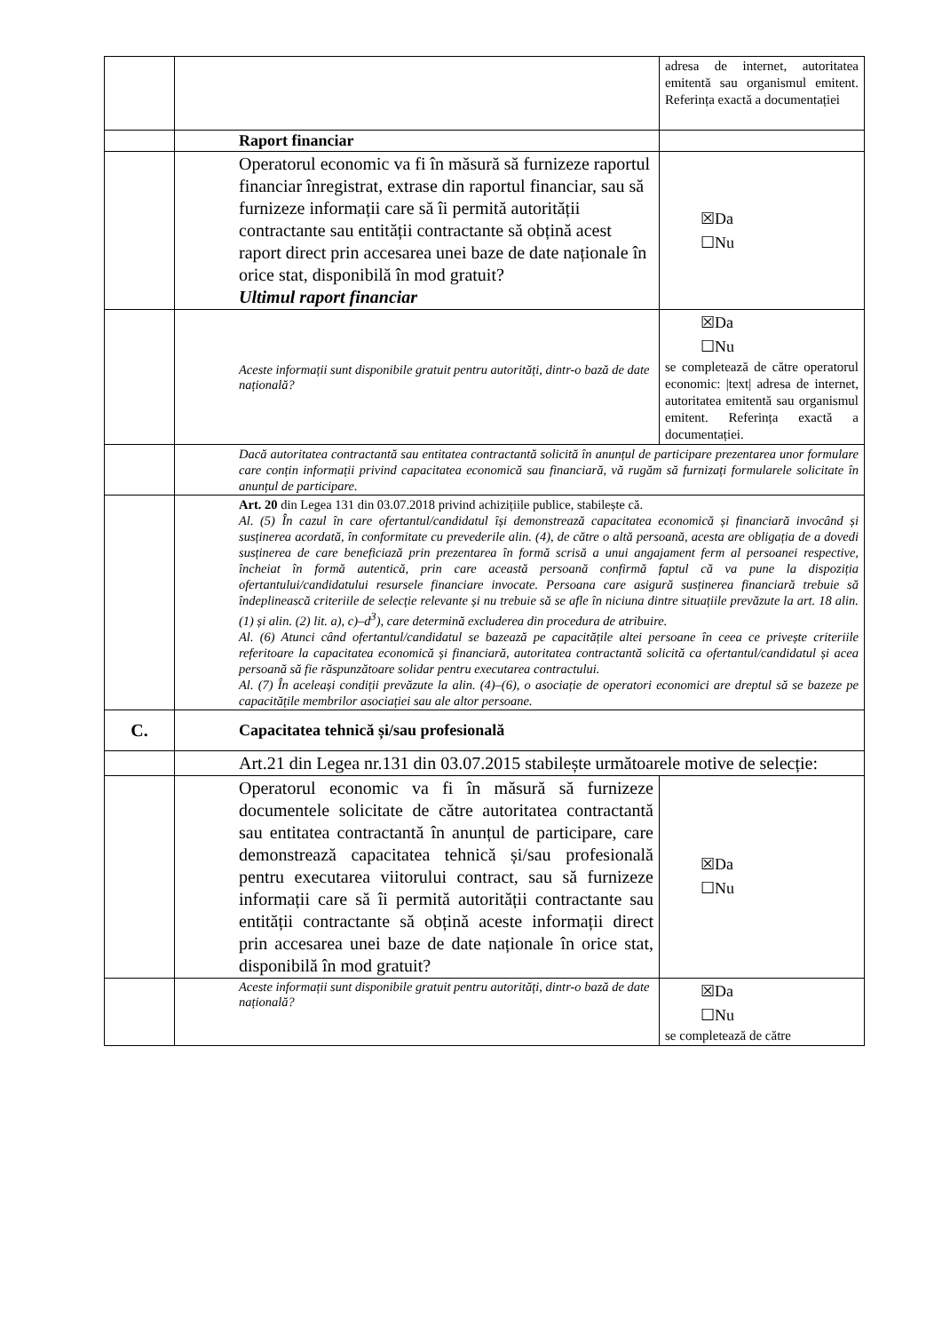| | | adresa de internet, autoritatea emitentă sau organismul emitent. Referința exactă a documentației |
| | Raport financiar | |
| | Operatorul economic va fi în măsură să furnizeze raportul financiar înregistrat, extrase din raportul financiar, sau să furnizeze informații care să îi permită autorității contractante sau entității contractante să obțină acest raport direct prin accesarea unei baze de date naționale în orice stat, disponibilă în mod gratuit? Ultimul raport financiar | ☒Da ☐Nu |
| | Aceste informații sunt disponibile gratuit pentru autorități, dintr-o bază de date națională? | ☒Da ☐Nu se completează de către operatorul economic: /text/ adresa de internet, autoritatea emitentă sau organismul emitent. Referința exactă a documentației. |
| | Dacă autoritatea contractantă sau entitatea contractantă solicită în anunțul de participare prezentarea unor formulare care conțin informații privind capacitatea economică sau financiară, vă rugăm să furnizați formularele solicitate în anunțul de participare. | |
| | Art. 20 din Legea 131 din 03.07.2018 privind achizițiile publice, stabilește că. Al. (5) În cazul în care ofertantul/candidatul își demonstrează capacitatea economică și financiară invocând și susținerea acordată, în conformitate cu prevederile alin. (4), de către o altă persoană, acesta are obligația de a dovedi susținerea de care beneficiază prin prezentarea în formă scrisă a unui angajament ferm al persoanei respective, încheiat în formă autentică, prin care această persoană confirmă faptul că va pune la dispoziția ofertantului/candidatului resursele financiare invocate. Persoana care asigură susținerea financiară trebuie să îndeplinească criteriile de selecție relevante și nu trebuie să se afle în niciuna dintre situațiile prevăzute la art. 18 alin. (1) și alin. (2) lit. a), c)–d<sup>3</sup>), care determină excluderea din procedura de atribuire. Al. (6) Atunci când ofertantul/candidatul se bazează pe capacitățile altei persoane în ceea ce privește criteriile referitoare la capacitatea economică și financiară, autoritatea contractantă solicită ca ofertantul/candidatul și acea persoană să fie răspunzătoare solidar pentru executarea contractului. Al. (7) În aceleași condiții prevăzute la alin. (4)–(6), o asociație de operatori economici are dreptul să se bazeze pe capacitățile membrilor asociației sau ale altor persoane. | |
| C. | Capacitatea tehnică și/sau profesională | |
| | Art.21 din Legea nr.131 din 03.07.2015 stabilește următoarele motive de selecție: | |
| | Operatorul economic va fi în măsură să furnizeze documentele solicitate de către autoritatea contractantă sau entitatea contractantă în anunțul de participare, care demonstrează capacitatea tehnică și/sau profesională pentru executarea viitorului contract, sau să furnizeze informații care să îi permită autorității contractante sau entității contractante să obțină aceste informații direct prin accesarea unei baze de date naționale în orice stat, disponibilă în mod gratuit? | ☒Da ☐Nu |
| | Aceste informații sunt disponibile gratuit pentru autorități, dintr-o bază de date națională? | ☒Da ☐Nu se completează de către |